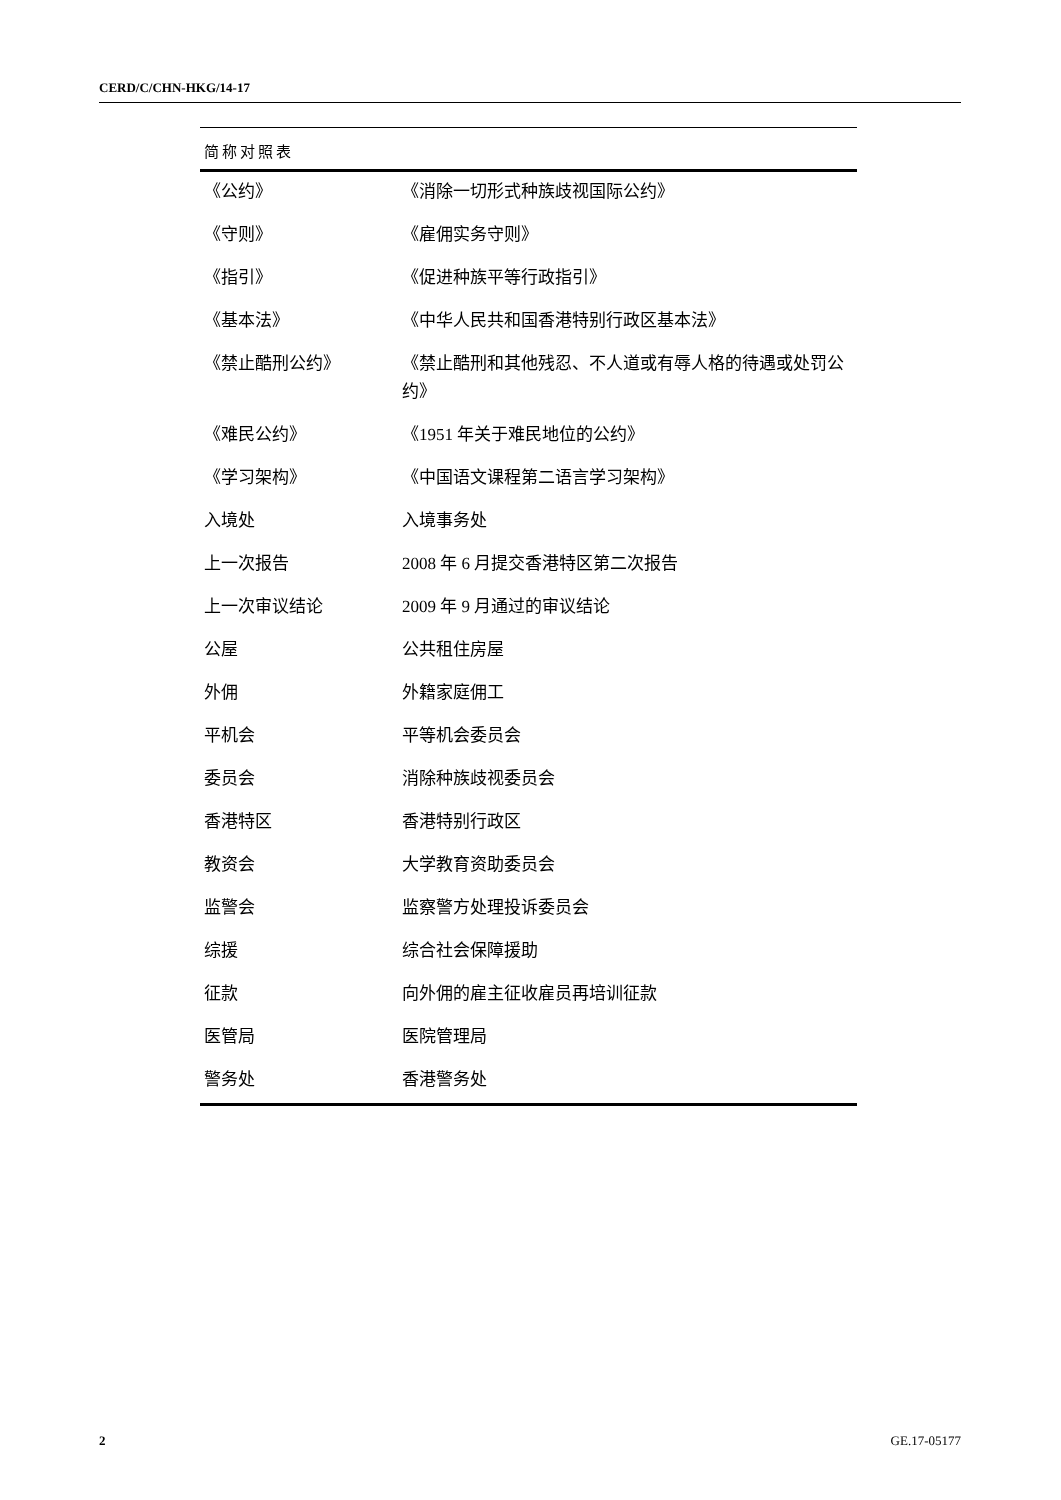CERD/C/CHN-HKG/14-17
| 简称对照表 | |
| --- | --- |
| 《公约》 | 《消除一切形式种族歧视国际公约》 |
| 《守则》 | 《雇佣实务守则》 |
| 《指引》 | 《促进种族平等行政指引》 |
| 《基本法》 | 《中华人民共和国香港特别行政区基本法》 |
| 《禁止酷刑公约》 | 《禁止酷刑和其他残忍、不人道或有辱人格的待遇或处罚公约》 |
| 《难民公约》 | 《1951 年关于难民地位的公约》 |
| 《学习架构》 | 《中国语文课程第二语言学习架构》 |
| 入境处 | 入境事务处 |
| 上一次报告 | 2008 年 6 月提交香港特区第二次报告 |
| 上一次审议结论 | 2009 年 9 月通过的审议结论 |
| 公屋 | 公共租住房屋 |
| 外佣 | 外籍家庭佣工 |
| 平机会 | 平等机会委员会 |
| 委员会 | 消除种族歧视委员会 |
| 香港特区 | 香港特别行政区 |
| 教资会 | 大学教育资助委员会 |
| 监警会 | 监察警方处理投诉委员会 |
| 综援 | 综合社会保障援助 |
| 征款 | 向外佣的雇主征收雇员再培训征款 |
| 医管局 | 医院管理局 |
| 警务处 | 香港警务处 |
2 GE.17-05177